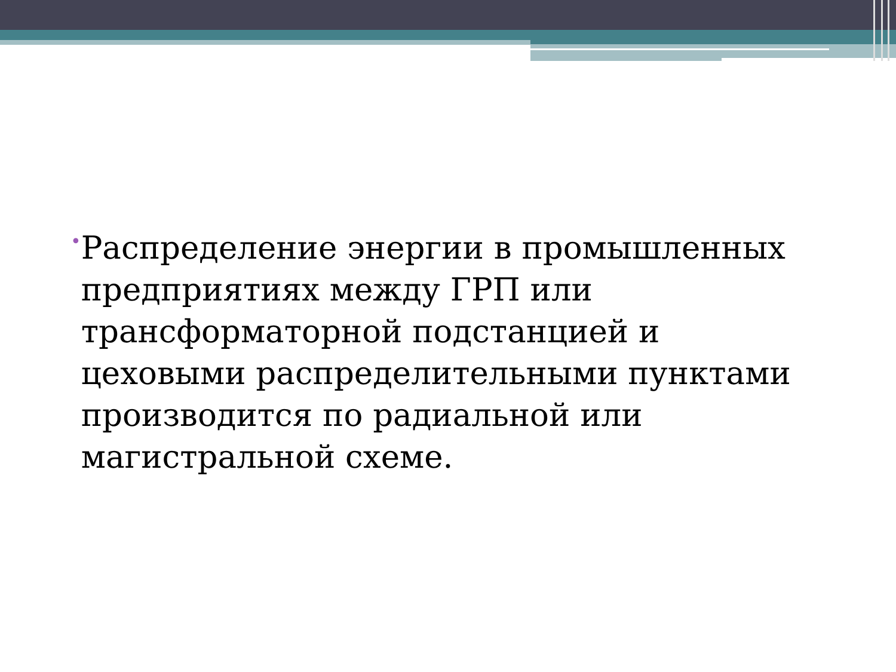•
Распределение энергии в промышленных предприятиях между ГРП или трансформаторной подстанцией и цеховыми распределительными пунктами производится по радиальной или магистральной схеме.